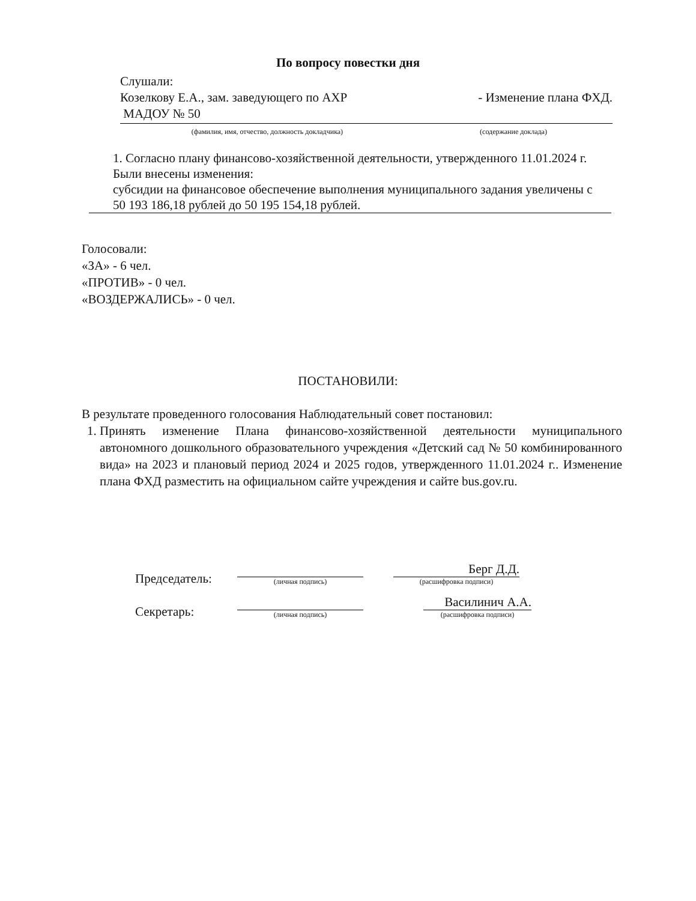По вопросу повестки дня
Слушали:
Козелкову Е.А., зам. заведующего по АХР - Изменение плана ФХД.
МАДОУ № 50
(фамилия, имя, отчество, должность докладчика) (содержание доклада)
1. Согласно плану финансово-хозяйственной деятельности, утвержденного 11.01.2024 г. Были внесены изменения:
субсидии на финансовое обеспечение выполнения муниципального задания увеличены с 50 193 186,18 рублей до 50 195 154,18 рублей.
Голосовали:
«ЗА» - 6 чел.
«ПРОТИВ» - 0 чел.
«ВОЗДЕРЖАЛИСЬ» - 0 чел.
ПОСТАНОВИЛИ:
В результате проведенного голосования Наблюдательный совет постановил:
1. Принять изменение Плана финансово-хозяйственной деятельности муниципального автономного дошкольного образовательного учреждения «Детский сад № 50 комбинированного вида» на 2023 и плановый период 2024 и 2025 годов, утвержденного 11.01.2024 г.. Изменение плана ФХД разместить на официальном сайте учреждения и сайте bus.gov.ru.
Председатель:
(личная подпись)
Берг Д.Д.
(расшифровка подписи)
Секретарь:
(личная подпись)
Василинич А.А.
(расшифровка подписи)